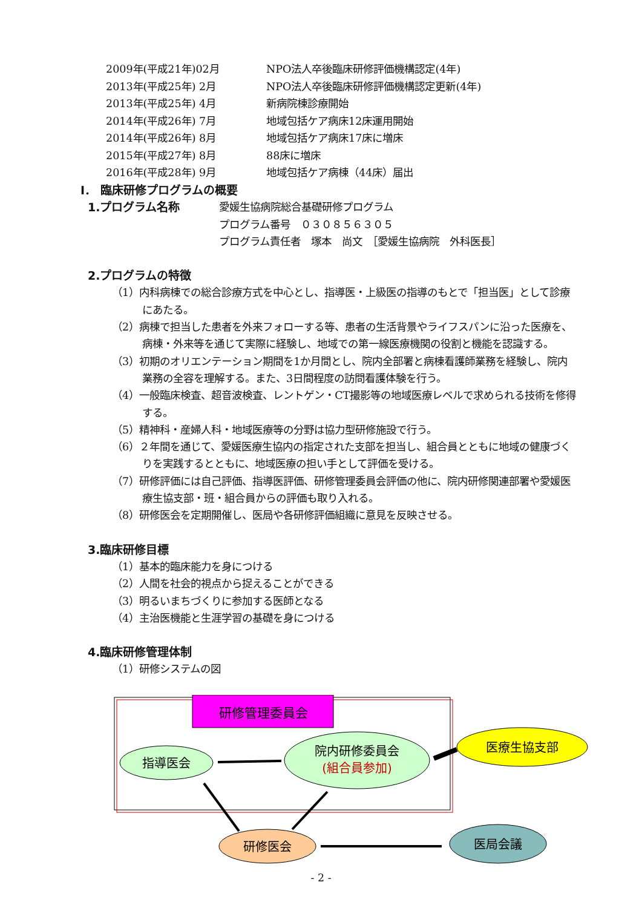2009年(平成21年)02月 NPO法人卒後臨床研修評価機構認定(4年)
2013年(平成25年) 2月 NPO法人卒後臨床研修評価機構認定更新(4年)
2013年(平成25年) 4月 新病院棟診療開始
2014年(平成26年) 7月 地域包括ケア病床12床運用開始
2014年(平成26年) 8月 地域包括ケア病床17床に増床
2015年(平成27年) 8月 88床に増床
2016年(平成28年) 9月 地域包括ケア病棟（44床）届出
Ⅰ． 臨床研修プログラムの概要
1.プログラム名称 愛媛生協病院総合基礎研修プログラム
プログラム番号　０３０８５６３０５
プログラム責任者　塚本　尚文　［愛媛生協病院　外科医長］
2.プログラムの特徴
（1）内科病棟での総合診療方式を中心とし、指導医・上級医の指導のもとで「担当医」として診療にあたる。
（2）病棟で担当した患者を外来フォローする等、患者の生活背景やライフスパンに沿った医療を、病棟・外来等を通じて実際に経験し、地域での第一線医療機関の役割と機能を認識する。
（3）初期のオリエンテーション期間を1か月間とし、院内全部署と病棟看護師業務を経験し、院内業務の全容を理解する。また、3日間程度の訪問看護体験を行う。
（4）一般臨床検査、超音波検査、レントゲン・CT撮影等の地域医療レベルで求められる技術を修得する。
（5）精神科・産婦人科・地域医療等の分野は協力型研修施設で行う。
（6）２年間を通じて、愛媛医療生協内の指定された支部を担当し、組合員とともに地域の健康づくりを実践するとともに、地域医療の担い手として評価を受ける。
（7）研修評価には自己評価、指導医評価、研修管理委員会評価の他に、院内研修関連部署や愛媛医療生協支部・班・組合員からの評価も取り入れる。
（8）研修医会を定期開催し、医局や各研修評価組織に意見を反映させる。
3.臨床研修目標
（1）基本的臨床能力を身につける
（2）人間を社会的視点から捉えることができる
（3）明るいまちづくりに参加する医師となる
（4）主治医機能と生涯学習の基礎を身につける
4.臨床研修管理体制
（1）研修システムの図
研修管理委員会
指導医会
院内研修委員会
(組合員参加)
医療生協支部
研修医会
医局会議
- 2 -